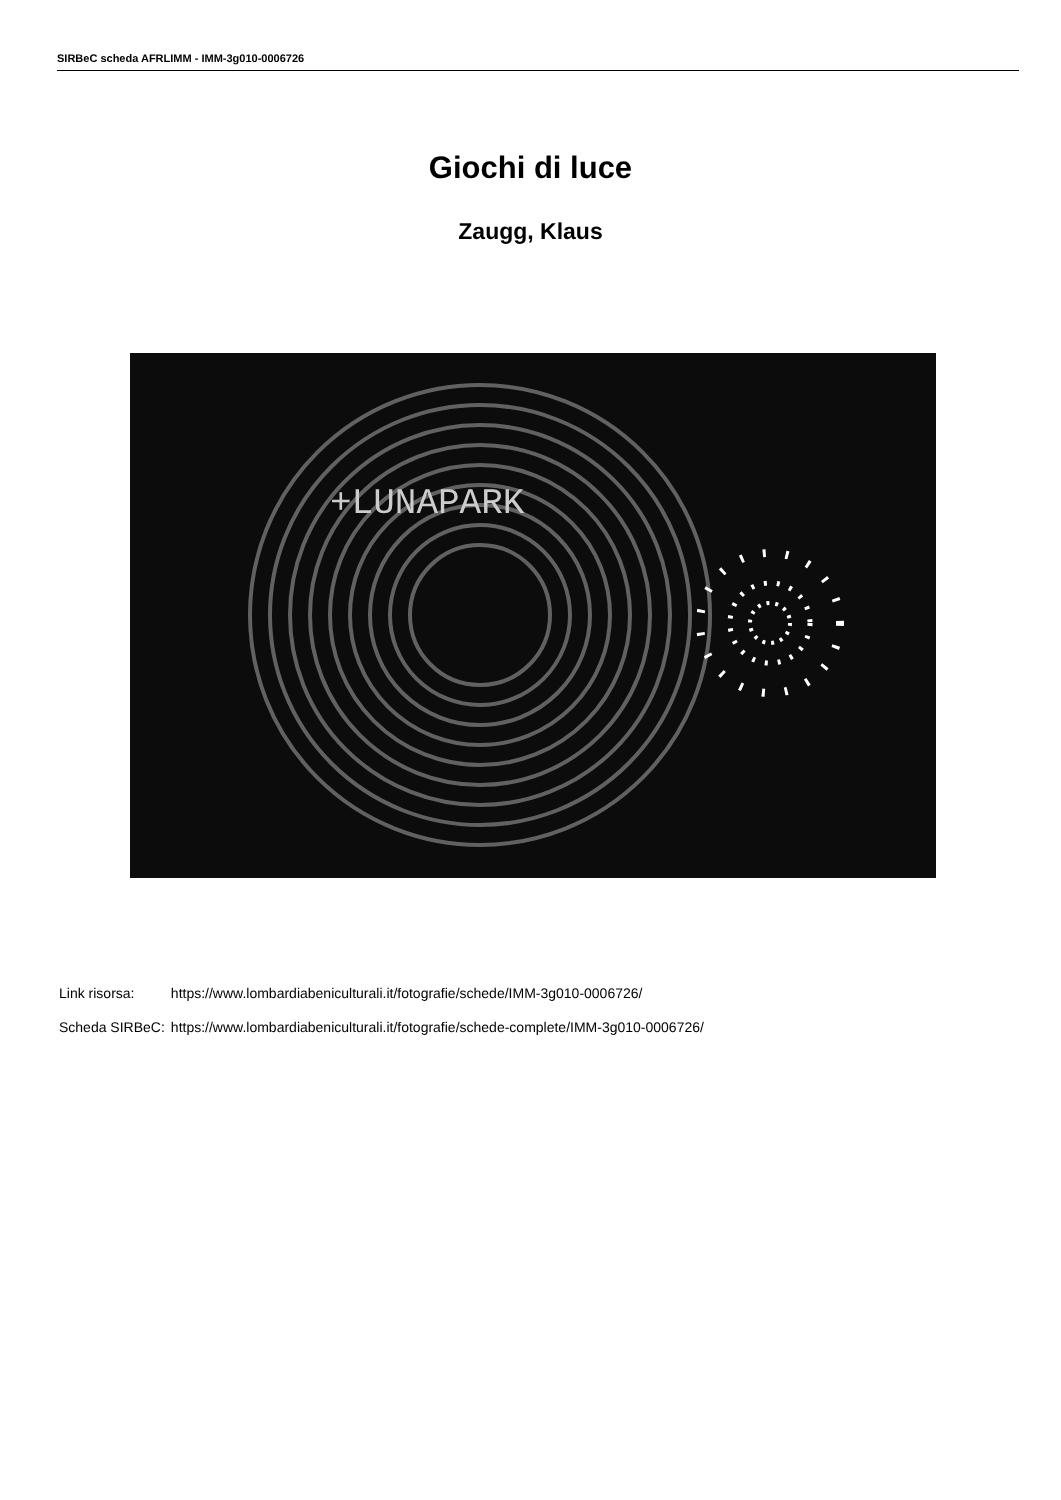SIRBeC scheda AFRLIMM - IMM-3g010-0006726
Giochi di luce
Zaugg, Klaus
+LUNAPARK
| Link risorsa: | https://www.lombardiabeniculturali.it/fotografie/schede/IMM-3g010-0006726/ |
| Scheda SIRBeC: | https://www.lombardiabeniculturali.it/fotografie/schede-complete/IMM-3g010-0006726/ |